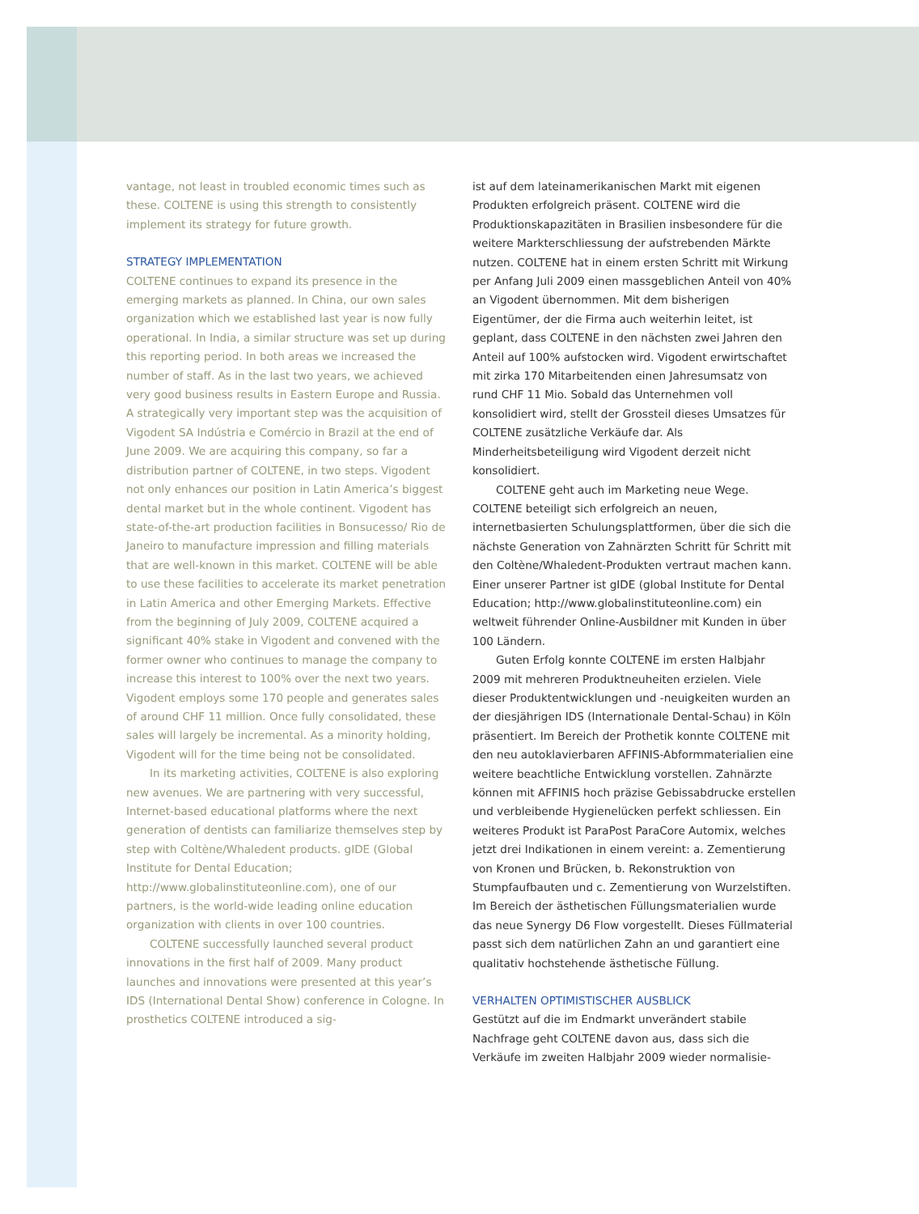vantage, not least in troubled economic times such as these. COLTENE is using this strength to consistently implement its strategy for future growth.
STRATEGY IMPLEMENTATION
COLTENE continues to expand its presence in the emerging markets as planned. In China, our own sales organization which we established last year is now fully operational. In India, a similar structure was set up during this reporting period. In both areas we increased the number of staff. As in the last two years, we achieved very good business results in Eastern Europe and Russia. A strategically very important step was the acquisition of Vigodent SA Indústria e Comércio in Brazil at the end of June 2009. We are acquiring this company, so far a distribution partner of COLTENE, in two steps. Vigodent not only enhances our position in Latin America’s biggest dental market but in the whole continent. Vigodent has state-of-the-art production facilities in Bonsucesso/ Rio de Janeiro to manufacture impression and filling materials that are well-known in this market. COLTENE will be able to use these facilities to accelerate its market penetration in Latin America and other Emerging Markets. Effective from the beginning of July 2009, COLTENE acquired a significant 40% stake in Vigodent and convened with the former owner who continues to manage the company to increase this interest to 100% over the next two years. Vigodent employs some 170 people and generates sales of around CHF 11 million. Once fully consolidated, these sales will largely be incremental. As a minority holding, Vigodent will for the time being not be consolidated.
In its marketing activities, COLTENE is also exploring new avenues. We are partnering with very successful, Internet-based educational platforms where the next generation of dentists can familiarize themselves step by step with Coltène/Whaledent products. gIDE (Global Institute for Dental Education; http://www.globalinstituteonline.com), one of our partners, is the world-wide leading online education organization with clients in over 100 countries.
COLTENE successfully launched several product innovations in the first half of 2009. Many product launches and innovations were presented at this year’s IDS (International Dental Show) conference in Cologne. In prosthetics COLTENE introduced a sig-
ist auf dem lateinamerikanischen Markt mit eigenen Produkten erfolgreich präsent. COLTENE wird die Produktionskapazitäten in Brasilien insbesondere für die weitere Markterschliessung der aufstrebenden Märkte nutzen. COLTENE hat in einem ersten Schritt mit Wirkung per Anfang Juli 2009 einen massgeblichen Anteil von 40% an Vigodent übernommen. Mit dem bisherigen Eigentümer, der die Firma auch weiterhin leitet, ist geplant, dass COLTENE in den nächsten zwei Jahren den Anteil auf 100% aufstocken wird. Vigodent erwirtschaftet mit zirka 170 Mitarbeitenden einen Jahresumsatz von rund CHF 11 Mio. Sobald das Unternehmen voll konsolidiert wird, stellt der Grossteil dieses Umsatzes für COLTENE zusätzliche Verkäufe dar. Als Minderheitsbeteiligung wird Vigodent derzeit nicht konsolidiert.
COLTENE geht auch im Marketing neue Wege. COLTENE beteiligt sich erfolgreich an neuen, internetbasierten Schulungsplattformen, über die sich die nächste Generation von Zahnärzten Schritt für Schritt mit den Coltène/Whaledent-Produkten vertraut machen kann. Einer unserer Partner ist gIDE (global Institute for Dental Education; http://www.globalinstituteonline.com) ein weltweit führender Online-Ausbildner mit Kunden in über 100 Ländern.
Guten Erfolg konnte COLTENE im ersten Halbjahr 2009 mit mehreren Produktneuheiten erzielen. Viele dieser Produktentwicklungen und -neuigkeiten wurden an der diesjährigen IDS (Internationale Dental-Schau) in Köln präsentiert. Im Bereich der Prothetik konnte COLTENE mit den neu autoklavierbaren AFFINIS-Abformmaterialien eine weitere beachtliche Entwicklung vorstellen. Zahnärzte können mit AFFINIS hoch präzise Gebissabdrucke erstellen und verbleibende Hygienelücken perfekt schliessen. Ein weiteres Produkt ist ParaPost ParaCore Automix, welches jetzt drei Indikationen in einem vereint: a. Zementierung von Kronen und Brücken, b. Rekonstruktion von Stumpfaufbauten und c. Zementierung von Wurzelstiften. Im Bereich der ästhetischen Füllungsmaterialien wurde das neue Synergy D6 Flow vorgestellt. Dieses Füllmaterial passt sich dem natürlichen Zahn an und garantiert eine qualitativ hochstehende ästhetische Füllung.
VERHALTEN OPTIMISTISCHER AUSBLICK
Gestützt auf die im Endmarkt unverändert stabile Nachfrage geht COLTENE davon aus, dass sich die Verkäufe im zweiten Halbjahr 2009 wieder normalisie-